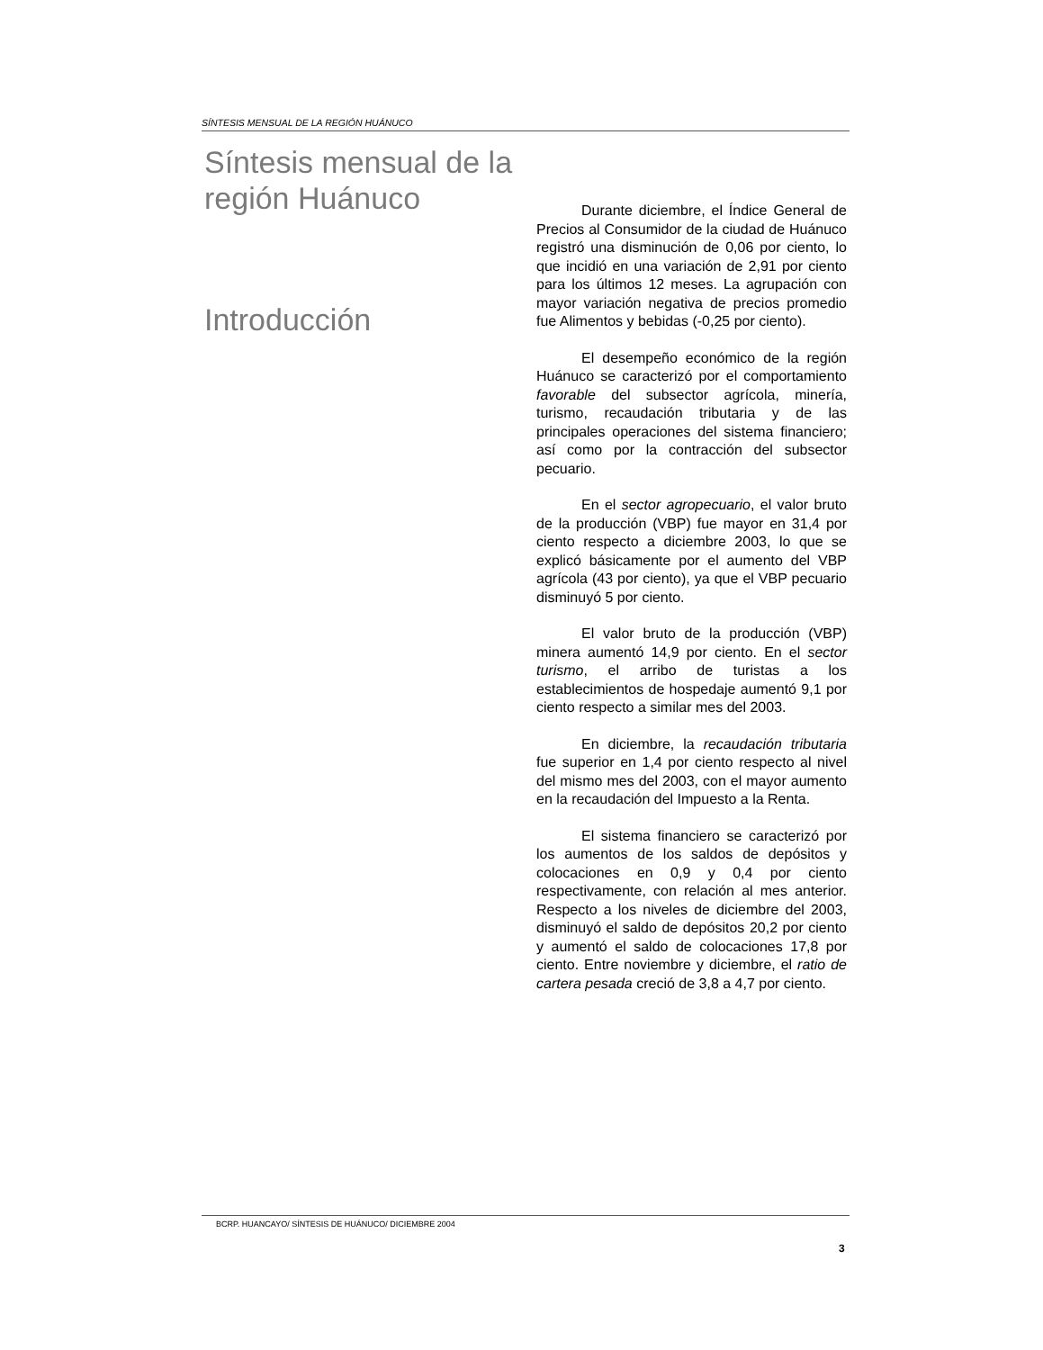SÍNTESIS MENSUAL DE LA REGIÓN HUÁNUCO
Síntesis mensual de la región Huánuco
Introducción
Durante diciembre, el Índice General de Precios al Consumidor de la ciudad de Huánuco registró una disminución de 0,06 por ciento, lo que incidió en una variación de 2,91 por ciento para los últimos 12 meses. La agrupación con mayor variación negativa de precios promedio fue Alimentos y bebidas (-0,25 por ciento).
El desempeño económico de la región Huánuco se caracterizó por el comportamiento favorable del subsector agrícola, minería, turismo, recaudación tributaria y de las principales operaciones del sistema financiero; así como por la contracción del subsector pecuario.
En el sector agropecuario, el valor bruto de la producción (VBP) fue mayor en 31,4 por ciento respecto a diciembre 2003, lo que se explicó básicamente por el aumento del VBP agrícola (43 por ciento), ya que el VBP pecuario disminuyó 5 por ciento.
El valor bruto de la producción (VBP) minera aumentó 14,9 por ciento. En el sector turismo, el arribo de turistas a los establecimientos de hospedaje aumentó 9,1 por ciento respecto a similar mes del 2003.
En diciembre, la recaudación tributaria fue superior en 1,4 por ciento respecto al nivel del mismo mes del 2003, con el mayor aumento en la recaudación del Impuesto a la Renta.
El sistema financiero se caracterizó por los aumentos de los saldos de depósitos y colocaciones en 0,9 y 0,4 por ciento respectivamente, con relación al mes anterior. Respecto a los niveles de diciembre del 2003, disminuyó el saldo de depósitos 20,2 por ciento y aumentó el saldo de colocaciones 17,8 por ciento. Entre noviembre y diciembre, el ratio de cartera pesada creció de 3,8 a 4,7 por ciento.
BCRP. HUANCAYO/ SÍNTESIS DE HUÁNUCO/ DICIEMBRE 2004
3